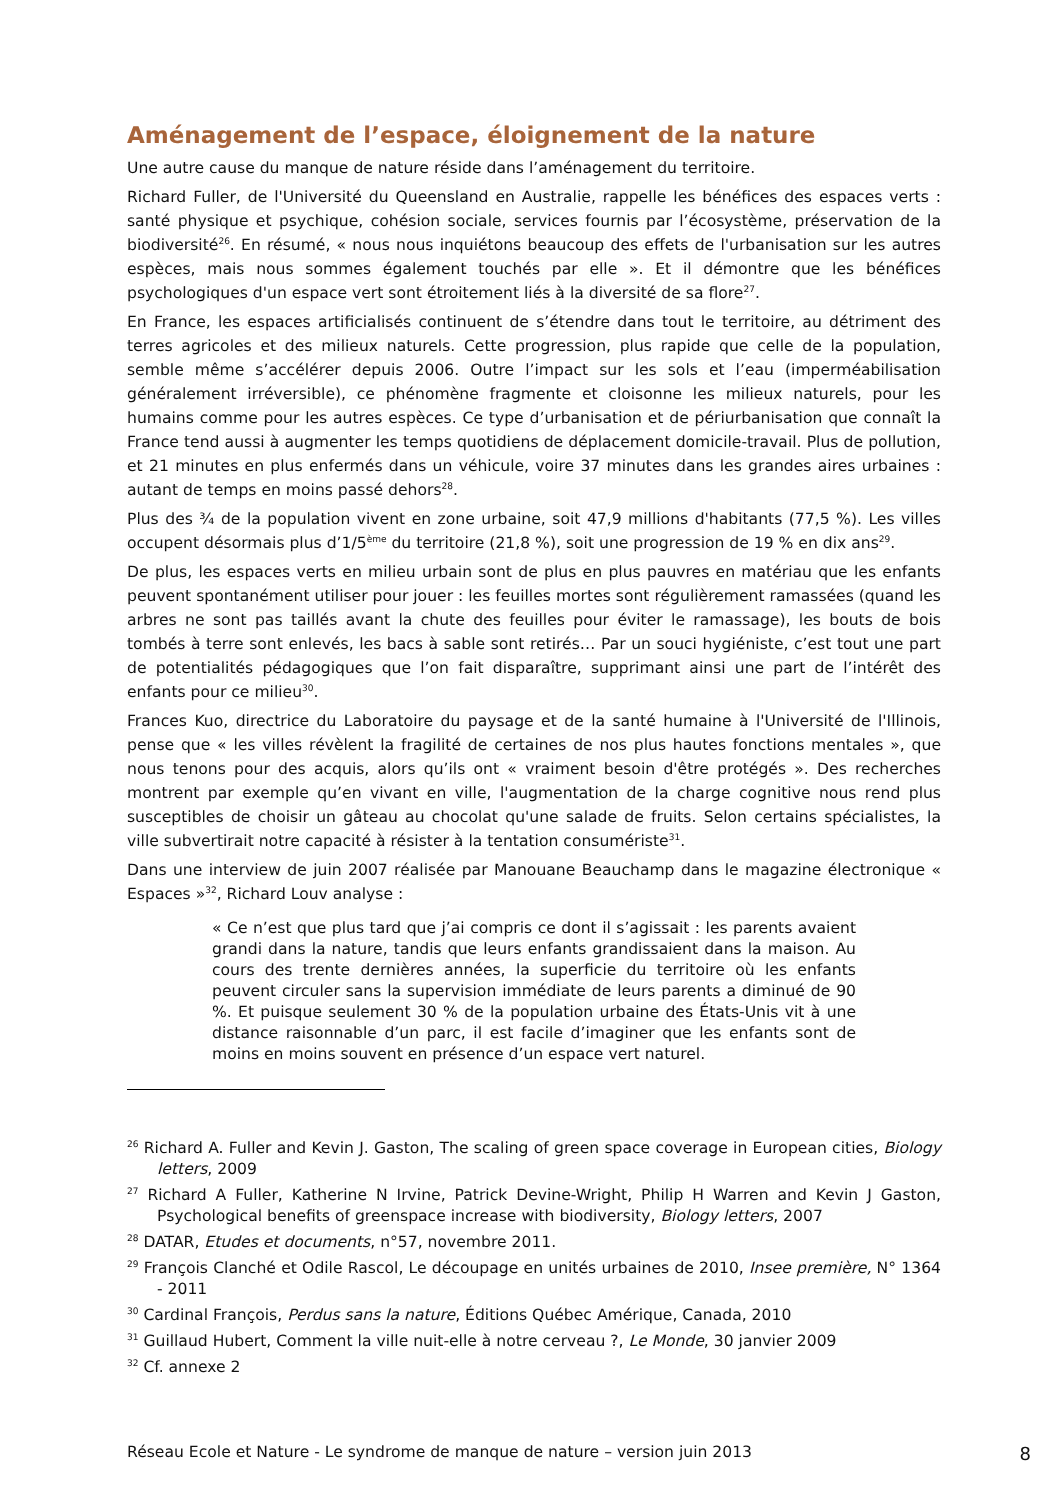Aménagement de l’espace, éloignement de la nature
Une autre cause du manque de nature réside dans l’aménagement du territoire.
Richard Fuller, de l'Université du Queensland en Australie, rappelle les bénéfices des espaces verts : santé physique et psychique, cohésion sociale, services fournis par l’écosystème, préservation de la biodiversité<sup>26</sup>. En résumé, « nous nous inquiétons beaucoup des effets de l'urbanisation sur les autres espèces, mais nous sommes également touchés par elle ». Et il démontre que les bénéfices psychologiques d'un espace vert sont étroitement liés à la diversité de sa flore<sup>27</sup>.
En France, les espaces artificialisés continuent de s’étendre dans tout le territoire, au détriment des terres agricoles et des milieux naturels. Cette progression, plus rapide que celle de la population, semble même s’accélérer depuis 2006. Outre l’impact sur les sols et l’eau (imperméabilisation généralement irréversible), ce phénomène fragmente et cloisonne les milieux naturels, pour les humains comme pour les autres espèces. Ce type d’urbanisation et de périurbanisation que connaît la France tend aussi à augmenter les temps quotidiens de déplacement domicile-travail. Plus de pollution, et 21 minutes en plus enfermés dans un véhicule, voire 37 minutes dans les grandes aires urbaines : autant de temps en moins passé dehors<sup>28</sup>.
Plus des ¾ de la population vivent en zone urbaine, soit 47,9 millions d'habitants (77,5 %). Les villes occupent désormais plus d’1/5<sup>ème</sup> du territoire (21,8 %), soit une progression de 19 % en dix ans<sup>29</sup>.
De plus, les espaces verts en milieu urbain sont de plus en plus pauvres en matériau que les enfants peuvent spontanément utiliser pour jouer : les feuilles mortes sont régulièrement ramassées (quand les arbres ne sont pas taillés avant la chute des feuilles pour éviter le ramassage), les bouts de bois tombés à terre sont enlevés, les bacs à sable sont retirés… Par un souci hygiéniste, c’est tout une part de potentialités pédagogiques que l’on fait disparaître, supprimant ainsi une part de l’intérêt des enfants pour ce milieu<sup>30</sup>.
Frances Kuo, directrice du Laboratoire du paysage et de la santé humaine à l'Université de l'Illinois, pense que « les villes révèlent la fragilité de certaines de nos plus hautes fonctions mentales », que nous tenons pour des acquis, alors qu’ils ont « vraiment besoin d'être protégés ». Des recherches montrent par exemple qu’en vivant en ville, l'augmentation de la charge cognitive nous rend plus susceptibles de choisir un gâteau au chocolat qu'une salade de fruits. Selon certains spécialistes, la ville subvertirait notre capacité à résister à la tentation consumériste<sup>31</sup>.
Dans une interview de juin 2007 réalisée par Manouane Beauchamp dans le magazine électronique « Espaces »<sup>32</sup>, Richard Louv analyse :
« Ce n’est que plus tard que j’ai compris ce dont il s’agissait : les parents avaient grandi dans la nature, tandis que leurs enfants grandissaient dans la maison. Au cours des trente dernières années, la superficie du territoire où les enfants peuvent circuler sans la supervision immédiate de leurs parents a diminué de 90 %. Et puisque seulement 30 % de la population urbaine des États-Unis vit à une distance raisonnable d’un parc, il est facile d’imaginer que les enfants sont de moins en moins souvent en présence d’un espace vert naturel.
<sup>26</sup> Richard A. Fuller and Kevin J. Gaston, The scaling of green space coverage in European cities, Biology letters, 2009
<sup>27</sup> Richard A Fuller, Katherine N Irvine, Patrick Devine-Wright, Philip H Warren and Kevin J Gaston, Psychological benefits of greenspace increase with biodiversity, Biology letters, 2007
<sup>28</sup> DATAR, Etudes et documents, n°57, novembre 2011.
<sup>29</sup> François Clanché et Odile Rascol, Le découpage en unités urbaines de 2010, Insee première, N° 1364 - 2011
<sup>30</sup> Cardinal François, Perdus sans la nature, Éditions Québec Amérique, Canada, 2010
<sup>31</sup> Guillaud Hubert, Comment la ville nuit-elle à notre cerveau ?, Le Monde, 30 janvier 2009
<sup>32</sup> Cf. annexe 2
Réseau Ecole et Nature - Le syndrome de manque de nature – version juin 2013 8